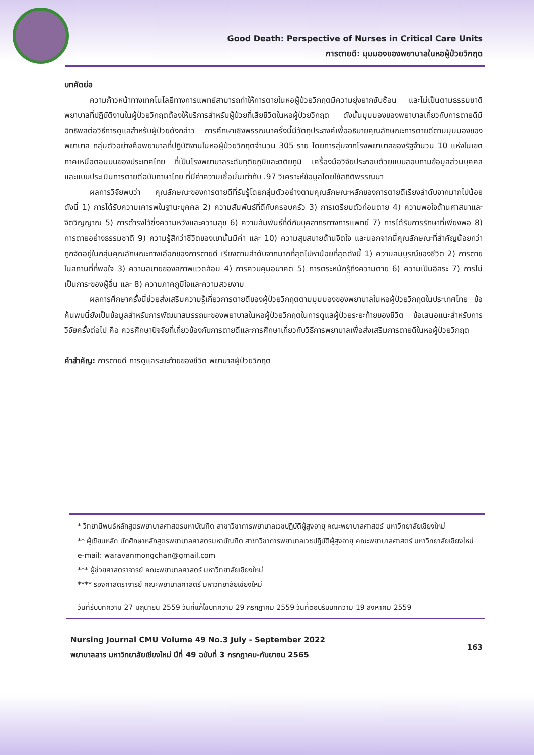Good Death: Perspective of Nurses in Critical Care Units
การตายดี: มุมมองของพยาบาลในหอผู้ป่วยวิกฤต
บทคัดย่อ
ความก้าวหน้าทางเทคโนโลยีทางการแพทย์สามารถทำให้การตายในหอผู้ป่วยวิกฤตมีความยุ่งยากซับซ้อน และไม่เป็นตามธรรมชาติ พยาบาลที่ปฏิบัติงานในผู้ป่วยวิกฤตต้องให้บริการสำหรับผู้ป่วยที่เสียชีวิตในหอผู้ป่วยวิกฤต ดังนั้นมุมมองของพยาบาลเกี่ยวกับการตายดีมีอิทธิพลต่อวิธีการดูแลสำหรับผู้ป่วยดังกล่าว การศึกษาเชิงพรรณนาครั้งนี้มีวัตถุประสงค์เพื่ออธิบายคุณลักษณะการตายดีตามมุมมองของพยาบาล กลุ่มตัวอย่างคือพยาบาลที่ปฏิบัติงานในหอผู้ป่วยวิกฤตจำนวน 305 ราย โดยการสุ่มจากโรงพยาบาลของรัฐจำนวน 10 แห่งในเขตภาคเหนือตอนบนของประเทศไทย ที่เป็นโรงพยาบาลระดับทุติยภูมิและตติยภูมิ เครื่องมือวิจัยประกอบด้วยแบบสอบถามข้อมูลส่วนบุคคล และแบบประเมินการตายดีฉบับภาษาไทย ที่มีค่าความเชื่อมั่นเท่ากับ .97 วิเคราะห์ข้อมูลโดยใช้สถิติพรรณนา
ผลการวิจัยพบว่า คุณลักษณะของการตายดีที่รับรู้โดยกลุ่มตัวอย่างตามคุณลักษณะหลักของการตายดีเรียงลำดับจากมากไปน้อยดังนี้ 1) การได้รับความเคารพในฐานะบุคคล 2) ความสัมพันธ์ที่ดีกับครอบครัว 3) การเตรียมตัวก่อนตาย 4) ความพอใจด้านศาสนาและจิตวิญญาณ 5) การดำรงไว้ซึ่งความหวังและความสุข 6) ความสัมพันธ์ที่ดีกับบุคลากรทางการแพทย์ 7) การได้รับการรักษาที่เพียงพอ 8) การตายอย่างธรรมชาติ 9) ความรู้สึกว่าชีวิตของเขานั้นมีค่า และ 10) ความสุขสบายด้านจิตใจ และนอกจากนี้คุณลักษณะที่สำคัญน้อยกว่าถูกจัดอยู่ในกลุ่มคุณลักษณะทางเลือกของการตายดี เรียงตามลำดับจากมากที่สุดไปหาน้อยที่สุดดังนี้ 1) ความสมบูรณ์ของชีวิต 2) การตายในสถานที่ที่พอใจ 3) ความสบายของสภาพแวดล้อม 4) การควบคุมอนาคต 5) การตระหนักรู้ถึงความตาย 6) ความเป็นอิสระ 7) การไม่เป็นภาระของผู้อื่น และ 8) ความภาคภูมิใจและความสวยงาม
ผลการศึกษาครั้งนี้ช่วยส่งเสริมความรู้เกี่ยวการตายดีของผู้ป่วยวิกฤตตามมุมมองของพยาบาลในหอผู้ป่วยวิกฤตในประเทศไทย ข้อค้นพบนี้ยังเป็นข้อมูลสำหรับการพัฒนาสมรรถนะของพยาบาลในหอผู้ป่วยวิกฤตในการดูแลผู้ป่วยระยะท้ายของชีวิต ข้อเสนอแนะสำหรับการวิจัยครั้งต่อไป คือ ควรศึกษาปัจจัยที่เกี่ยวข้องกับการตายดีและการศึกษาเกี่ยวกับวิธีการพยาบาลเพื่อส่งเสริมการตายดีในหอผู้ป่วยวิกฤต
คำสำคัญ: การตายดี การดูแลระยะท้ายของชีวิต พยาบาลผู้ป่วยวิกฤต
* วิทยานิพนธ์หลักสูตรพยาบาลศาสตรมหาบัณฑิต สาขาวิชาการพยาบาลเวชปฏิบัติผู้สูงอายุ คณะพยาบาลศาสตร์ มหาวิทยาลัยเชียงใหม่
** ผู้เขียนหลัก นักศึกษาหลักสูตรพยาบาลศาสตรมหาบัณฑิต สาขาวิชาการพยาบาลเวชปฏิบัติผู้สูงอายุ คณะพยาบาลศาสตร์ มหาวิทยาลัยเชียงใหม่ e-mail: waravanmongchan@gmail.com
*** ผู้ช่วยศาสตราจารย์ คณะพยาบาลศาสตร์ มหาวิทยาลัยเชียงใหม่
**** รองศาสตราจารย์ คณะพยาบาลศาสตร์ มหาวิทยาลัยเชียงใหม่
วันที่รับบทความ 27 มิถุนายน 2559 วันที่แก้ไขบทความ 29 กรกฎาคม 2559 วันที่ตอบรับบทความ 19 สิงหาคม 2559
Nursing Journal CMU Volume 49 No.3 July - September 2022
พยาบาลสาร มหาวิทยาลัยเชียงใหม่ ปีที่ 49 ฉบับที่ 3 กรกฎาคม-กันยายน 2565
163